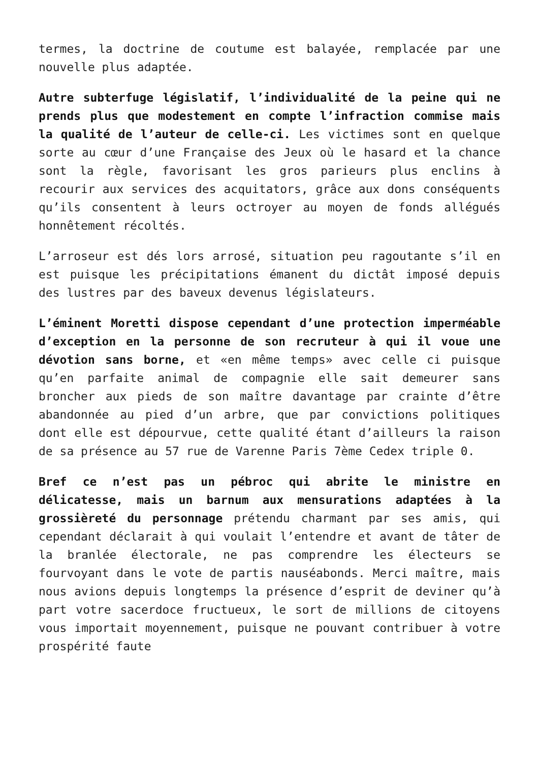termes, la doctrine de coutume est balayée, remplacée par une nouvelle plus adaptée.
Autre subterfuge législatif, l’individualité de la peine qui ne prends plus que modestement en compte l’infraction commise mais la qualité de l’auteur de celle-ci. Les victimes sont en quelque sorte au cœur d’une Française des Jeux où le hasard et la chance sont la règle, favorisant les gros parieurs plus enclins à recourir aux services des acquitators, grâce aux dons conséquents qu’ils consentent à leurs octroyer au moyen de fonds allégués honnêtement récoltés.
L’arroseur est dés lors arrosé, situation peu ragoutante s’il en est puisque les précipitations émanent du dictât imposé depuis des lustres par des baveux devenus législateurs.
L’éminent Moretti dispose cependant d’une protection imperméable d’exception en la personne de son recruteur à qui il voue une dévotion sans borne, et «en même temps» avec celle ci puisque qu’en parfaite animal de compagnie elle sait demeurer sans broncher aux pieds de son maître davantage par crainte d’être abandonnée au pied d’un arbre, que par convictions politiques dont elle est dépourvue, cette qualité étant d’ailleurs la raison de sa présence au 57 rue de Varenne Paris 7ème Cedex triple 0.
Bref ce n’est pas un pébroc qui abrite le ministre en délicatesse, mais un barnum aux mensurations adaptées à la grossièreté du personnage prétendu charmant par ses amis, qui cependant déclarait à qui voulait l’entendre et avant de tâter de la branlée électorale, ne pas comprendre les électeurs se fourvoyant dans le vote de partis nauséabonds. Merci maître, mais nous avions depuis longtemps la présence d’esprit de deviner qu’à part votre sacerdoce fructueux, le sort de millions de citoyens vous importait moyennement, puisque ne pouvant contribuer à votre prospérité faute